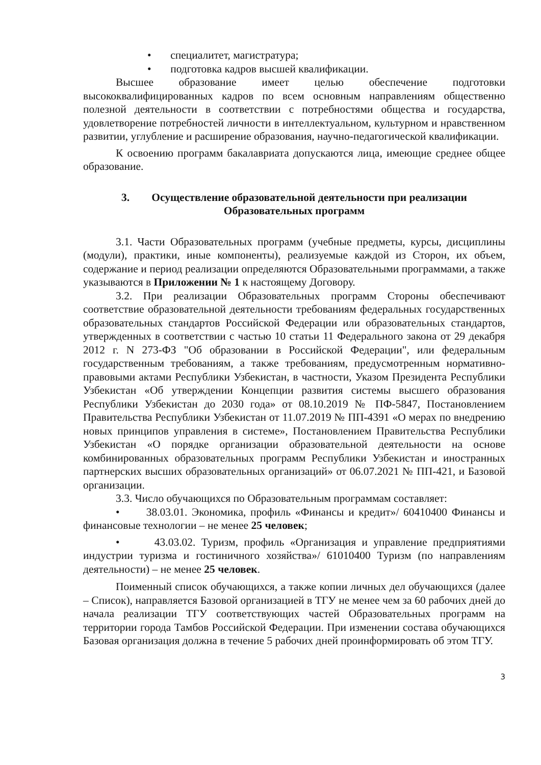• специалитет, магистратура;
• подготовка кадров высшей квалификации.
Высшее образование имеет целью обеспечение подготовки высококвалифицированных кадров по всем основным направлениям общественно полезной деятельности в соответствии с потребностями общества и государства, удовлетворение потребностей личности в интеллектуальном, культурном и нравственном развитии, углубление и расширение образования, научно-педагогической квалификации.
К освоению программ бакалавриата допускаются лица, имеющие среднее общее образование.
3. Осуществление образовательной деятельности при реализации
Образовательных программ
3.1. Части Образовательных программ (учебные предметы, курсы, дисциплины (модули), практики, иные компоненты), реализуемые каждой из Сторон, их объем, содержание и период реализации определяются Образовательными программами, а также указываются в Приложении № 1 к настоящему Договору.
3.2. При реализации Образовательных программ Стороны обеспечивают соответствие образовательной деятельности требованиям федеральных государственных образовательных стандартов Российской Федерации или образовательных стандартов, утвержденных в соответствии с частью 10 статьи 11 Федерального закона от 29 декабря 2012 г. N 273-ФЗ "Об образовании в Российской Федерации", или федеральным государственным требованиям, а также требованиям, предусмотренным нормативно-правовыми актами Республики Узбекистан, в частности, Указом Президента Республики Узбекистан «Об утверждении Концепции развития системы высшего образования Республики Узбекистан до 2030 года» от 08.10.2019 № ПФ-5847, Постановлением Правительства Республики Узбекистан от 11.07.2019 № ПП-4391 «О мерах по внедрению новых принципов управления в системе», Постановлением Правительства Республики Узбекистан «О порядке организации образовательной деятельности на основе комбинированных образовательных программ Республики Узбекистан и иностранных партнерских высших образовательных организаций» от 06.07.2021 № ПП-421, и Базовой организации.
3.3. Число обучающихся по Образовательным программам составляет:
• 38.03.01. Экономика, профиль «Финансы и кредит»/ 60410400 Финансы и финансовые технологии – не менее 25 человек;
• 43.03.02. Туризм, профиль «Организация и управление предприятиями индустрии туризма и гостиничного хозяйства»/ 61010400 Туризм (по направлениям деятельности) – не менее 25 человек.
Поименный список обучающихся, а также копии личных дел обучающихся (далее – Список), направляется Базовой организацией в ТГУ не менее чем за 60 рабочих дней до начала реализации ТГУ соответствующих частей Образовательных программ на территории города Тамбов Российской Федерации. При изменении состава обучающихся Базовая организация должна в течение 5 рабочих дней проинформировать об этом ТГУ.
3